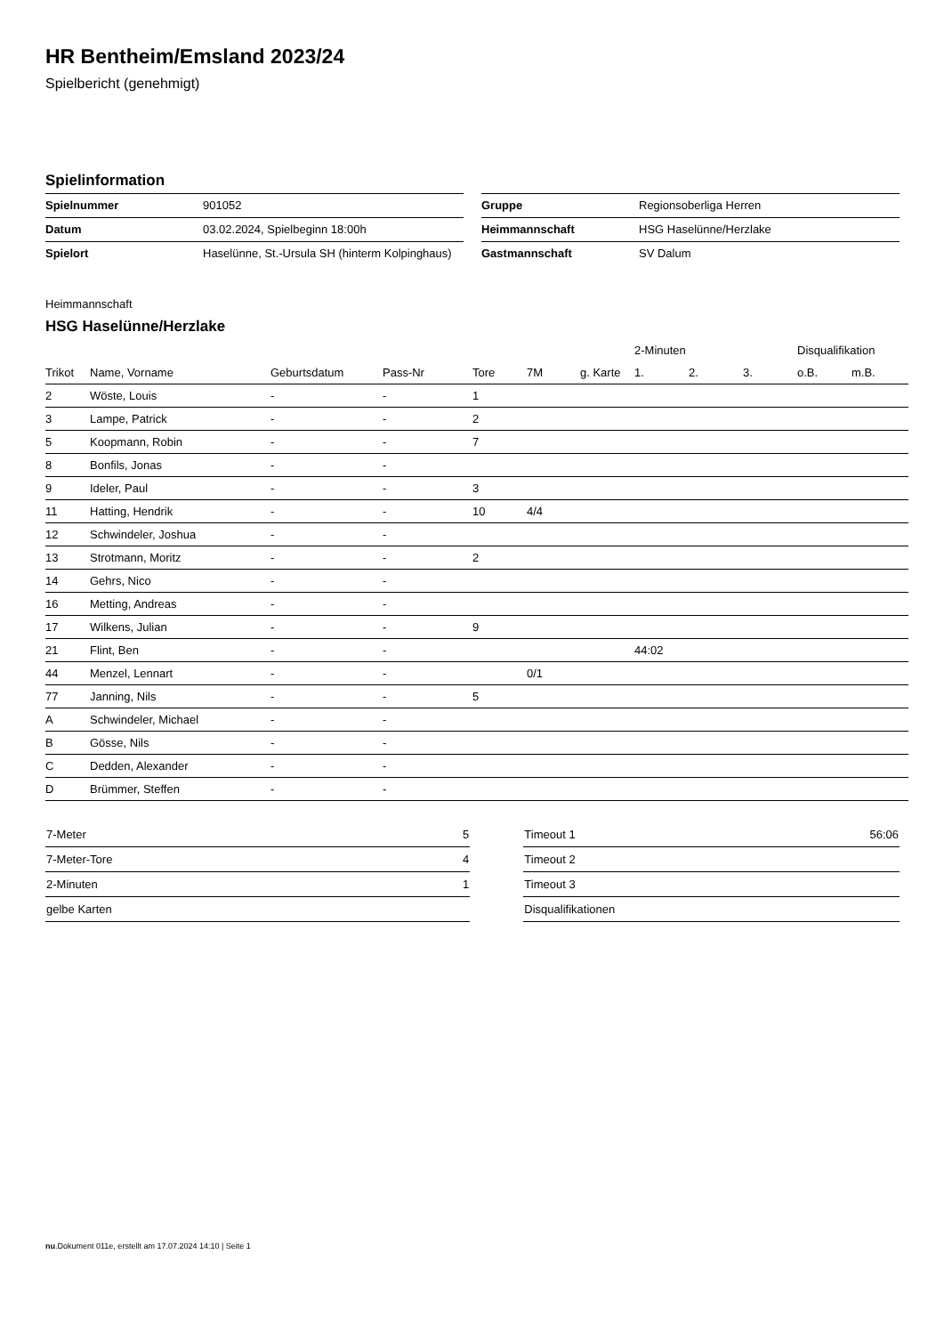HR Bentheim/Emsland 2023/24
Spielbericht (genehmigt)
Spielinformation
| Spielnummer | 901052 |
| Datum | 03.02.2024, Spielbeginn 18:00h |
| Spielort | Haselünne, St.-Ursula SH (hinterm Kolpinghaus) |
| Gruppe | Regionsoberliga Herren |
| Heimmannschaft | HSG Haselünne/Herzlake |
| Gastmannschaft | SV Dalum |
Heimmannschaft
HSG Haselünne/Herzlake
| | | | | | | | 2-Minuten | | | Disqualifikation | |
| --- | --- | --- | --- | --- | --- | --- | --- | --- | --- | --- | --- |
| Trikot | Name, Vorname | Geburtsdatum | Pass-Nr | Tore | 7M | g. Karte | 1. | 2. | 3. | o.B. | m.B. |
| 2 | Wöste, Louis | - | - | 1 | | | | | | | |
| 3 | Lampe, Patrick | - | - | 2 | | | | | | | |
| 5 | Koopmann, Robin | - | - | 7 | | | | | | | |
| 8 | Bonfils, Jonas | - | - | | | | | | | | |
| 9 | Ideler, Paul | - | - | 3 | | | | | | | |
| 11 | Hatting, Hendrik | - | - | 10 | 4/4 | | | | | | |
| 12 | Schwindeler, Joshua | - | - | | | | | | | | |
| 13 | Strotmann, Moritz | - | - | 2 | | | | | | | |
| 14 | Gehrs, Nico | - | - | | | | | | | | |
| 16 | Metting, Andreas | - | - | | | | | | | | |
| 17 | Wilkens, Julian | - | - | 9 | | | | | | | |
| 21 | Flint, Ben | - | - | | | | 44:02 | | | | |
| 44 | Menzel, Lennart | - | - | | 0/1 | | | | | | |
| 77 | Janning, Nils | - | - | 5 | | | | | | | |
| A | Schwindeler, Michael | - | - | | | | | | | | |
| B | Gösse, Nils | - | - | | | | | | | | |
| C | Dedden, Alexander | - | - | | | | | | | | |
| D | Brümmer, Steffen | - | - | | | | | | | | |
| 7-Meter | 5 |
| 7-Meter-Tore | 4 |
| 2-Minuten | 1 |
| gelbe Karten | |
| Timeout 1 | 56:06 |
| Timeout 2 | |
| Timeout 3 | |
| Disqualifikationen | |
nu.Dokument 011e, erstellt am 17.07.2024 14:10 | Seite 1